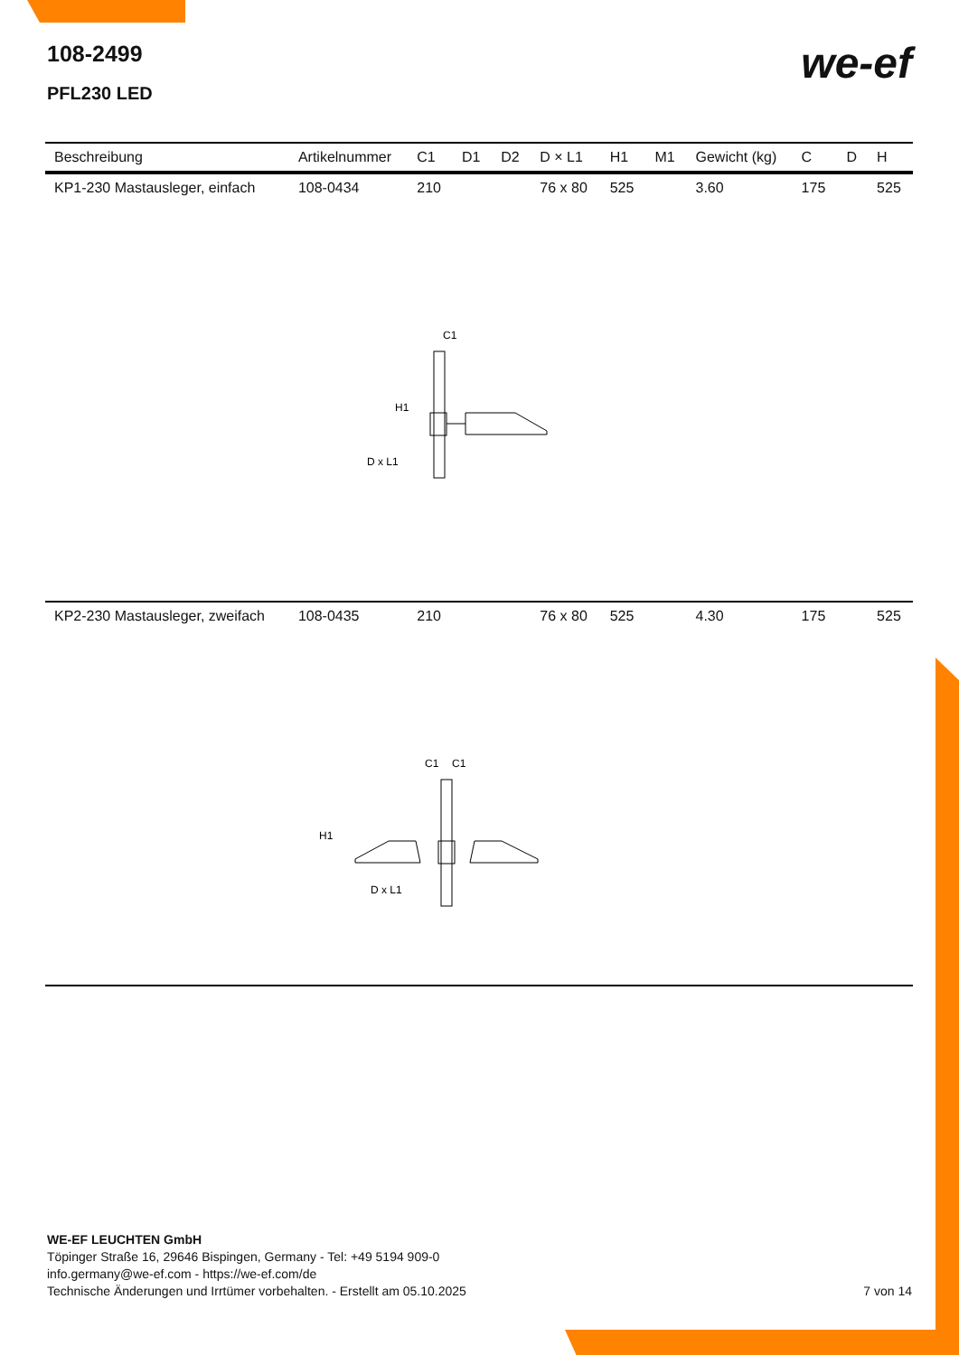108-2499
PFL230 LED
we-ef
| Beschreibung | Artikelnummer | C1 | D1 | D2 | D × L1 | H1 | M1 | Gewicht (kg) | C | D | H |
| --- | --- | --- | --- | --- | --- | --- | --- | --- | --- | --- | --- |
| KP1-230 Mastausleger, einfach | 108-0434 | 210 | | | 76 x 80 | 525 | | 3.60 | 175 | | 525 |
| C1 H1 D x L1 | | | | | | | | | | | |
| KP2-230 Mastausleger, zweifach | 108-0435 | 210 | | | 76 x 80 | 525 | | 4.30 | 175 | | 525 |
| C1 C1 H1 D x L1 | | | | | | | | | | | |
WE-EF LEUCHTEN GmbH
Töpinger Straße 16, 29646 Bispingen, Germany - Tel: +49 5194 909-0
info.germany@we-ef.com - https://we-ef.com/de
Technische Änderungen und Irrtümer vorbehalten. - Erstellt am 05.10.2025 7 von 14